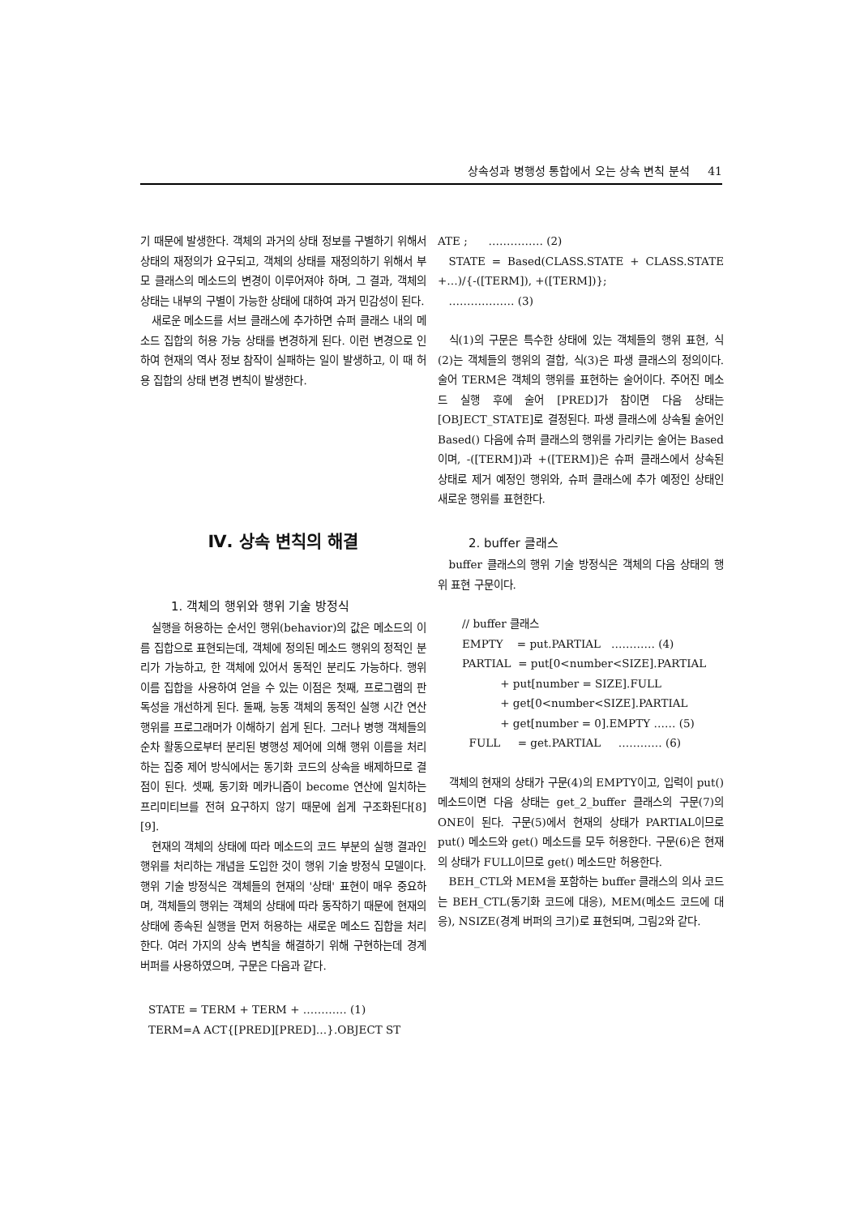상속성과 병행성 통합에서 오는 상속 변칙 분석 41
기 때문에 발생한다. 객체의 과거의 상태 정보를 구별하기 위해서 상태의 재정의가 요구되고, 객체의 상태를 재정의하기 위해서 부모 클래스의 메소드의 변경이 이루어져야 하며, 그 결과, 객체의 상태는 내부의 구별이 가능한 상태에 대하여 과거 민감성이 된다.
새로운 메소드를 서브 클래스에 추가하면 슈퍼 클래스 내의 메소드 집합의 허용 가능 상태를 변경하게 된다. 이런 변경으로 인하여 현재의 역사 정보 참작이 실패하는 일이 발생하고, 이 때 허용 집합의 상태 변경 변칙이 발생한다.
Ⅳ. 상속 변칙의 해결
1. 객체의 행위와 행위 기술 방정식
실행을 허용하는 순서인 행위(behavior)의 값은 메소드의 이름 집합으로 표현되는데, 객체에 정의된 메소드 행위의 정적인 분리가 가능하고, 한 객체에 있어서 동적인 분리도 가능하다. 행위 이름 집합을 사용하여 얻을 수 있는 이점은 첫째, 프로그램의 판독성을 개선하게 된다. 둘째, 능동 객체의 동적인 실행 시간 연산 행위를 프로그래머가 이해하기 쉽게 된다. 그러나 병행 객체들의 순차 활동으로부터 분리된 병행성 제어에 의해 행위 이름을 처리하는 집중 제어 방식에서는 동기화 코드의 상속을 배제하므로 결점이 된다. 셋째, 동기화 메카니즘이 become 연산에 일치하는 프리미티브를 전혀 요구하지 않기 때문에 쉽게 구조화된다[8][9].
현재의 객체의 상태에 따라 메소드의 코드 부분의 실행 결과인 행위를 처리하는 개념을 도입한 것이 행위 기술 방정식 모델이다. 행위 기술 방정식은 객체들의 현재의 '상태' 표현이 매우 중요하며, 객체들의 행위는 객체의 상태에 따라 동작하기 때문에 현재의 상태에 종속된 실행을 먼저 허용하는 새로운 메소드 집합을 처리한다. 여러 가지의 상속 변칙을 해결하기 위해 구현하는데 경계 버퍼를 사용하였으며, 구문은 다음과 같다.
STATE = TERM + TERM + ………… (1)
TERM=A ACT{[PRED][PRED]…}.OBJECT ST
ATE ; …………… (2)
STATE = Based(CLASS.STATE + CLASS.STATE +…)/{-([TERM]), +([TERM])};
……………… (3)
식(1)의 구문은 특수한 상태에 있는 객체들의 행위 표현, 식(2)는 객체들의 행위의 결합, 식(3)은 파생 클래스의 정의이다. 술어 TERM은 객체의 행위를 표현하는 술어이다. 주어진 메소드 실행 후에 술어 [PRED]가 참이면 다음 상태는 [OBJECT_STATE]로 결정된다. 파생 클래스에 상속될 술어인 Based() 다음에 슈퍼 클래스의 행위를 가리키는 술어는 Based이며, -([TERM])과 +([TERM])은 슈퍼 클래스에서 상속된 상태로 제거 예정인 행위와, 슈퍼 클래스에 추가 예정인 상태인 새로운 행위를 표현한다.
2. buffer 클래스
buffer 클래스의 행위 기술 방정식은 객체의 다음 상태의 행위 표현 구문이다.
// buffer 클래스 EMPTY = put.PARTIAL ………… (4) PARTIAL = put[0<number<SIZE].PARTIAL + put[number = SIZE].FULL + get[0<number<SIZE].PARTIAL + get[number = 0].EMPTY …… (5) FULL = get.PARTIAL ………… (6)
객체의 현재의 상태가 구문(4)의 EMPTY이고, 입력이 put() 메소드이면 다음 상태는 get_2_buffer 클래스의 구문(7)의 ONE이 된다. 구문(5)에서 현재의 상태가 PARTIAL이므로 put() 메소드와 get() 메소드를 모두 허용한다. 구문(6)은 현재의 상태가 FULL이므로 get() 메소드만 허용한다.
BEH_CTL와 MEM을 포함하는 buffer 클래스의 의사 코드는 BEH_CTL(동기화 코드에 대응), MEM(메소드 코드에 대응), NSIZE(경계 버퍼의 크기)로 표현되며, 그림2와 같다.